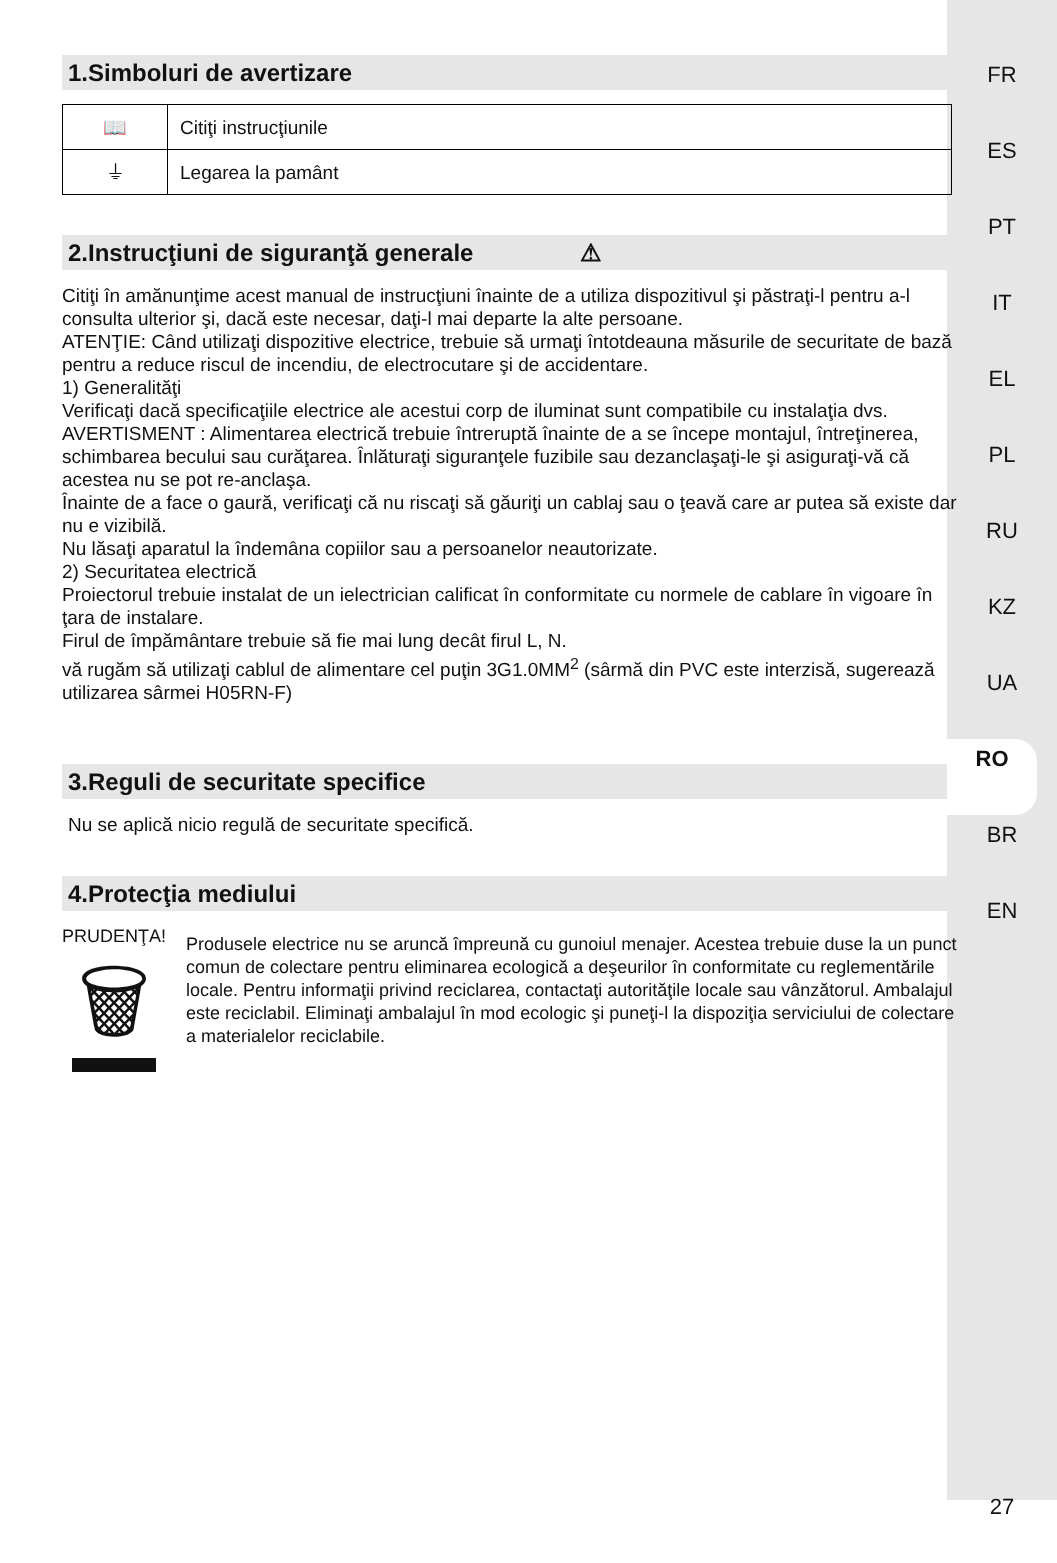1.Simboluri de avertizare
| 📖 | Citiţi instrucţiunile |
| ⏚ | Legarea la pamânt |
2.Instrucţiuni de siguranţă generale ⚠
Citiţi în amănunţime acest manual de instrucţiuni înainte de a utiliza dispozitivul şi păstraţi-l pentru a-l consulta ulterior şi, dacă este necesar, daţi-l mai departe la alte persoane.
ATENŢIE: Când utilizaţi dispozitive electrice, trebuie să urmaţi întotdeauna măsurile de securitate de bază pentru a reduce riscul de incendiu, de electrocutare şi de accidentare.
1) Generalităţi
Verificaţi dacă specificaţiile electrice ale acestui corp de iluminat sunt compatibile cu instalaţia dvs.
AVERTISMENT : Alimentarea electrică trebuie întreruptă înainte de a se începe montajul, întreţinerea, schimbarea becului sau curăţarea. Înlăturaţi siguranţele fuzibile sau dezanclaşaţi-le şi asiguraţi-vă că acestea nu se pot re-anclaşa.
Înainte de a face o gaură, verificaţi că nu riscaţi să găuriţi un cablaj sau o ţeavă care ar putea să existe dar nu e vizibilă.
Nu lăsaţi aparatul la îndemâna copiilor sau a persoanelor neautorizate.
2) Securitatea electrică
Proiectorul trebuie instalat de un ielectrician calificat în conformitate cu normele de cablare în vigoare în ţara de instalare.
Firul de împământare trebuie să fie mai lung decât firul L, N.
vă rugăm să utilizaţi cablul de alimentare cel puţin 3G1.0MM<sup>2</sup> (sârmă din PVC este interzisă, sugerează utilizarea sârmei H05RN-F)
3.Reguli de securitate specifice
Nu se aplică nicio regulă de securitate specifică.
4.Protecţia mediului
PRUDENŢA!
🗑
Produsele electrice nu se aruncă împreună cu gunoiul menajer. Acestea trebuie duse la un punct comun de colectare pentru eliminarea ecologică a deşeurilor în conformitate cu reglementările locale. Pentru informaţii privind reciclarea, contactaţi autorităţile locale sau vânzătorul. Ambalajul este reciclabil. Eliminaţi ambalajul în mod ecologic şi puneţi-l la dispoziţia serviciului de colectare a materialelor reciclabile.
FR
ES
PT
IT
EL
PL
RU
KZ
UA
RO
BR
EN
27